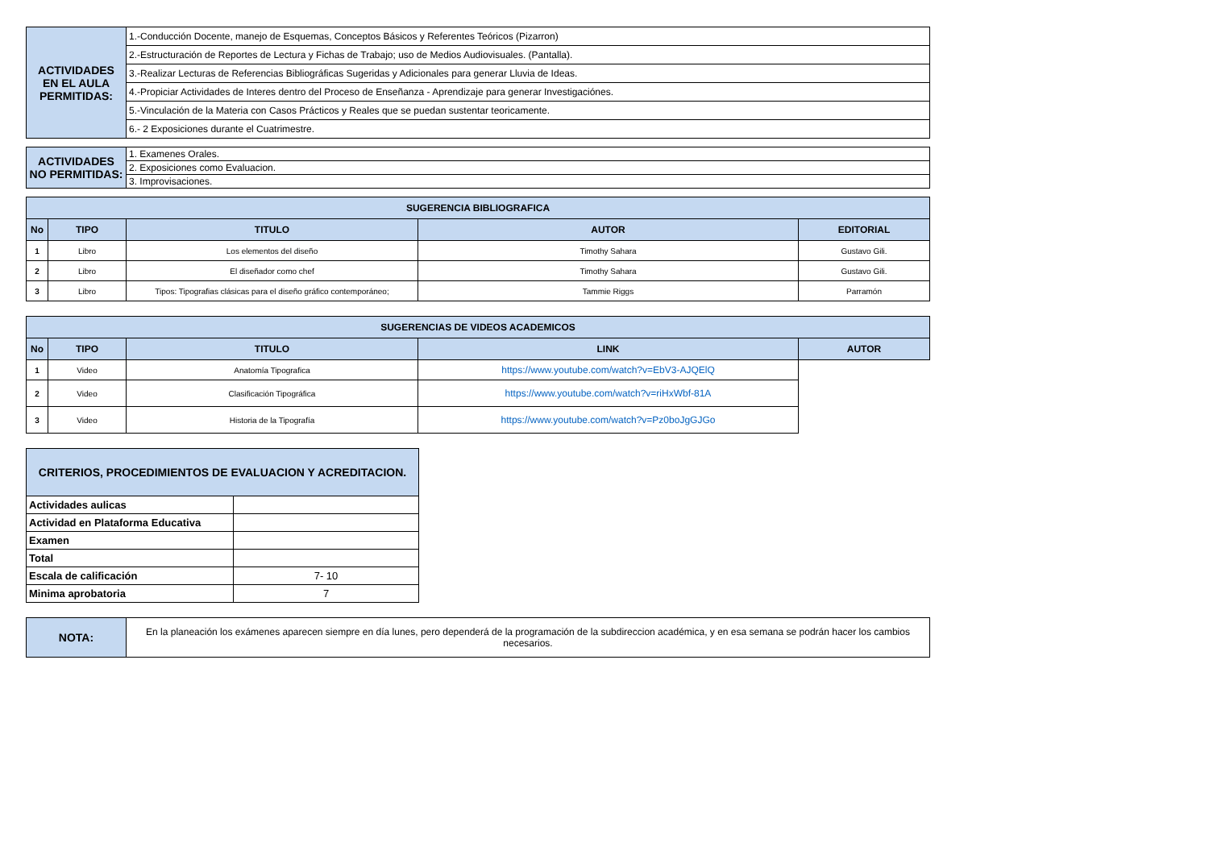| ACTIVIDADES EN EL AULA PERMITIDAS: | 1.-Conducción Docente, manejo de Esquemas, Conceptos Básicos y Referentes Teóricos (Pizarron) |
| | 2.-Estructuración de Reportes de Lectura y Fichas de Trabajo; uso de Medios Audiovisuales. (Pantalla). |
| | 3.-Realizar Lecturas de Referencias Bibliográficas Sugeridas y Adicionales para generar Lluvia de Ideas. |
| | 4.-Propiciar Actividades de Interes dentro del Proceso de Enseñanza - Aprendizaje para generar Investigaciónes. |
| | 5.-Vinculación de la Materia con Casos Prácticos y Reales que se puedan sustentar teoricamente. |
| | 6.- 2 Exposiciones durante el Cuatrimestre. |
| ACTIVIDADES NO PERMITIDAS: | 1. Examenes Orales. |
| | 2. Exposiciones como Evaluacion. |
| | 3. Improvisaciones. |
| SUGERENCIA BIBLIOGRAFICA | | | | |
| --- | --- | --- | --- | --- |
| No | TIPO | TITULO | AUTOR | EDITORIAL |
| 1 | Libro | Los elementos del diseño | Timothy Sahara | Gustavo Gili. |
| 2 | Libro | El diseñador como chef | Timothy Sahara | Gustavo Gili. |
| 3 | Libro | Tipos: Tipografias clásicas para el diseño gráfico contemporáneo; | Tammie Riggs | Parramón |
| SUGERENCIAS DE VIDEOS ACADEMICOS | | | | |
| --- | --- | --- | --- | --- |
| No | TIPO | TITULO | LINK | AUTOR |
| 1 | Video | Anatomía Tipografica | https://www.youtube.com/watch?v=EbV3-AJQElQ | |
| 2 | Video | Clasificación Tipográfica | https://www.youtube.com/watch?v=riHxWbf-81A | |
| 3 | Video | Historia de la Tipografía | https://www.youtube.com/watch?v=Pz0boJgGJGo | |
| CRITERIOS, PROCEDIMIENTOS DE EVALUACION Y ACREDITACION. | |
| --- | --- |
| Actividades aulicas | |
| Actividad en Plataforma Educativa | |
| Examen | |
| Total | |
| Escala de calificación | 7- 10 |
| Minima aprobatoria | 7 |
| NOTA: | En la planeación los exámenes aparecen siempre en día lunes, pero dependerá de la programación de la subdireccion académica, y en esa semana se podrán hacer los cambios necesarios. |